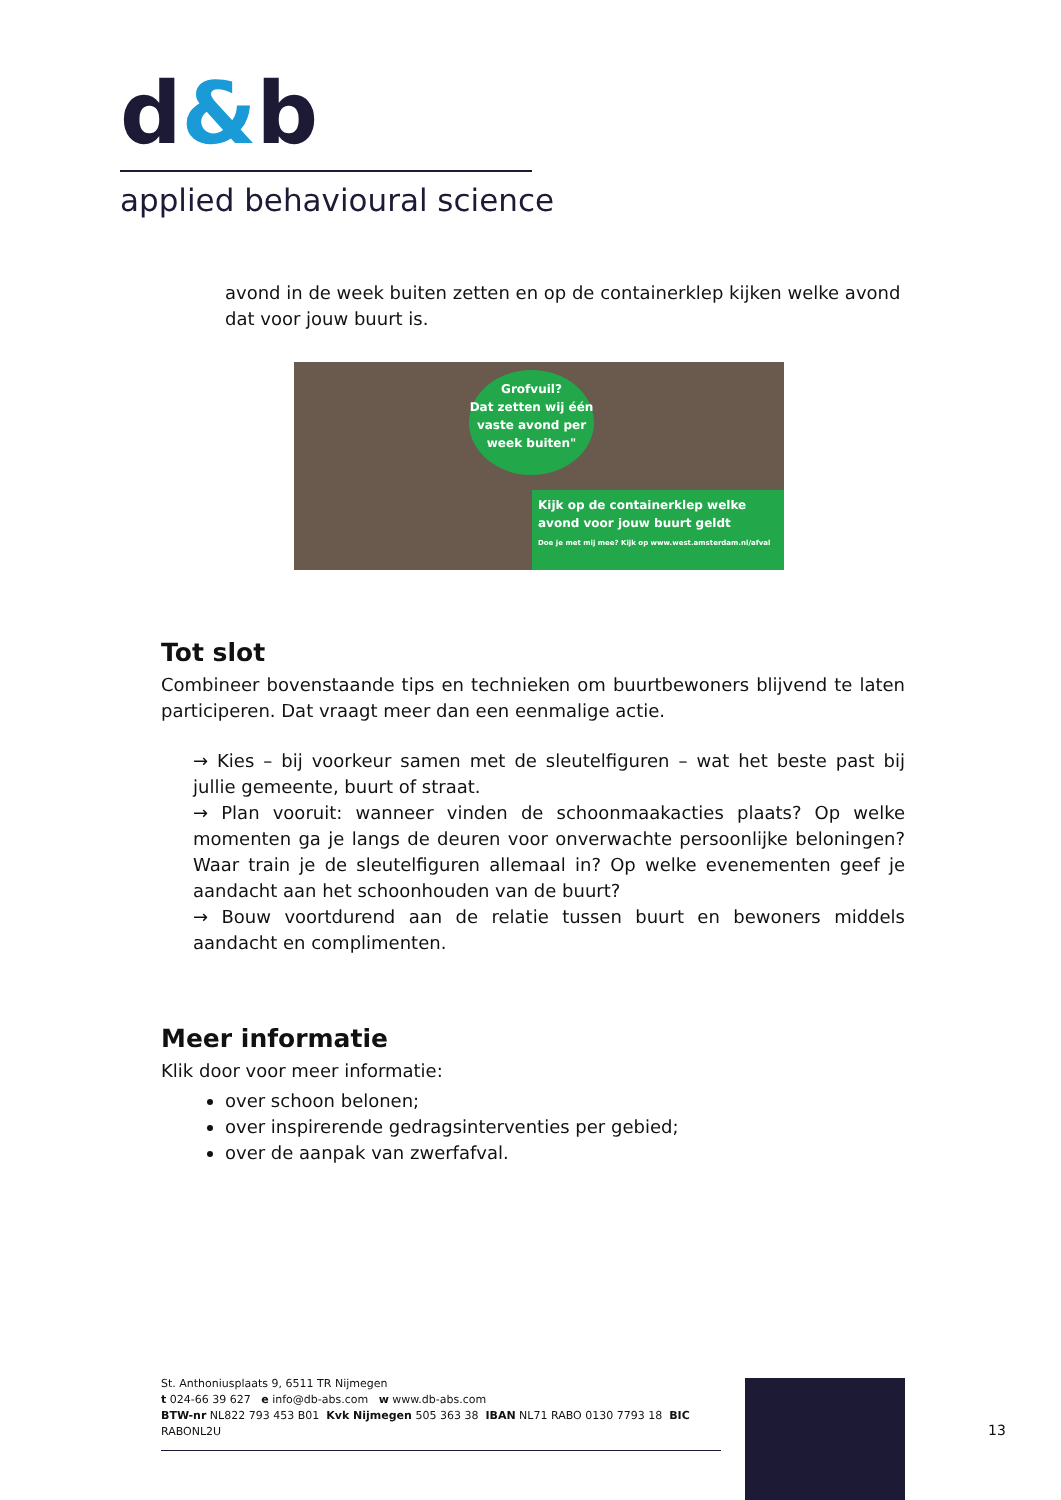d&b
applied behavioural science
avond in de week buiten zetten en op de containerklep kijken welke avond dat voor jouw buurt is.
Grofvuil?
Dat zetten wij één vaste avond per week buiten"
Kijk op de containerklep welke avond voor jouw buurt geldt
Doe je met mij mee? Kijk op www.west.amsterdam.nl/afval
Tot slot
Combineer bovenstaande tips en technieken om buurtbewoners blijvend te laten participeren. Dat vraagt meer dan een eenmalige actie.
→ Kies – bij voorkeur samen met de sleutelfiguren – wat het beste past bij jullie gemeente, buurt of straat.
→ Plan vooruit: wanneer vinden de schoonmaakacties plaats? Op welke momenten ga je langs de deuren voor onverwachte persoonlijke beloningen? Waar train je de sleutelfiguren allemaal in? Op welke evenementen geef je aandacht aan het schoonhouden van de buurt?
→ Bouw voortdurend aan de relatie tussen buurt en bewoners middels aandacht en complimenten.
Meer informatie
Klik door voor meer informatie:
over schoon belonen;
over inspirerende gedragsinterventies per gebied;
over de aanpak van zwerfafval.
St. Anthoniusplaats 9, 6511 TR Nijmegen
t 024-66 39 627 e info@db-abs.com w www.db-abs.com
BTW-nr NL822 793 453 B01 Kvk Nijmegen 505 363 38 IBAN NL71 RABO 0130 7793 18 BIC RABONL2U
13